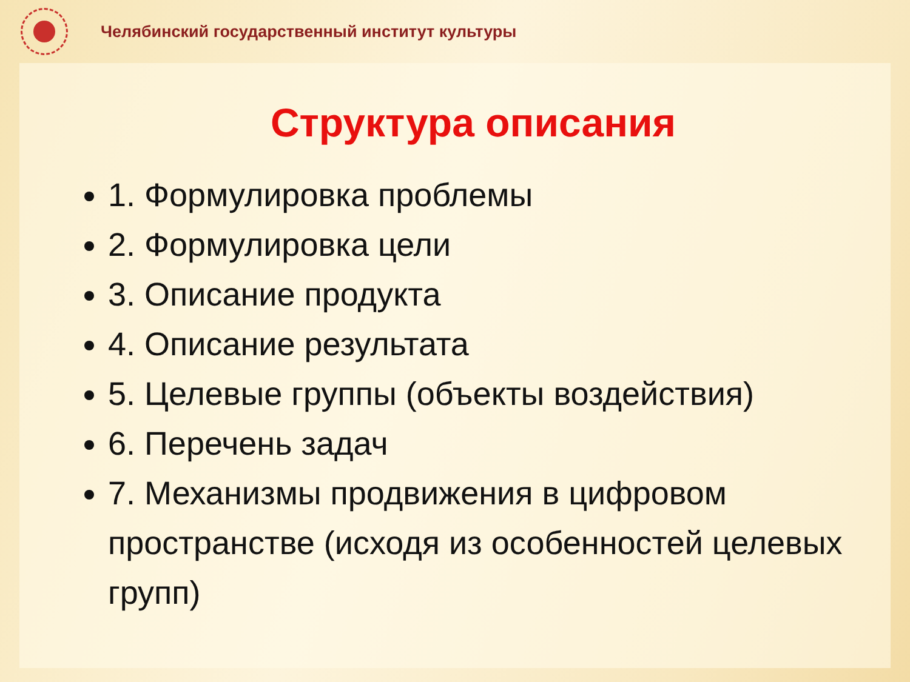Челябинский государственный институт культуры
Структура описания
1. Формулировка проблемы
2. Формулировка цели
3. Описание продукта
4. Описание результата
5. Целевые группы (объекты воздействия)
6. Перечень задач
7. Механизмы продвижения в цифровом пространстве (исходя из особенностей целевых групп)